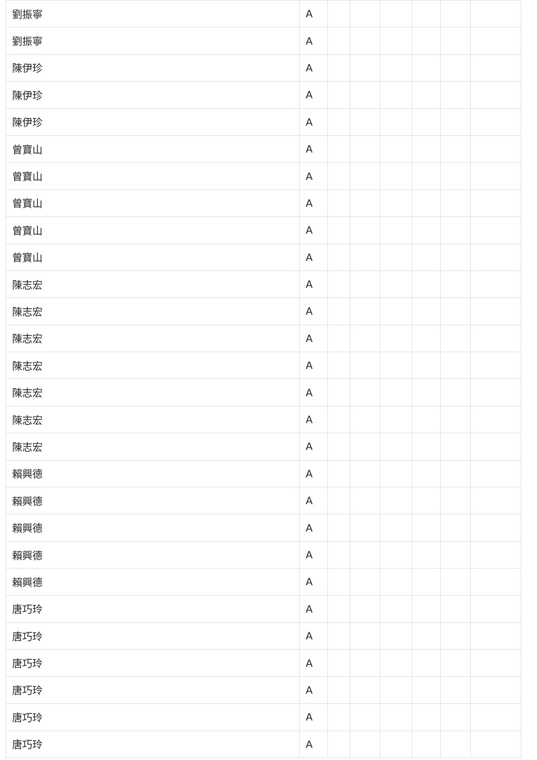| 劉振寧 | A | | | | | | |
| 劉振寧 | A | | | | | | |
| 陳伊珍 | A | | | | | | |
| 陳伊珍 | A | | | | | | |
| 陳伊珍 | A | | | | | | |
| 曾寶山 | A | | | | | | |
| 曾寶山 | A | | | | | | |
| 曾寶山 | A | | | | | | |
| 曾寶山 | A | | | | | | |
| 曾寶山 | A | | | | | | |
| 陳志宏 | A | | | | | | |
| 陳志宏 | A | | | | | | |
| 陳志宏 | A | | | | | | |
| 陳志宏 | A | | | | | | |
| 陳志宏 | A | | | | | | |
| 陳志宏 | A | | | | | | |
| 陳志宏 | A | | | | | | |
| 賴興德 | A | | | | | | |
| 賴興德 | A | | | | | | |
| 賴興德 | A | | | | | | |
| 賴興德 | A | | | | | | |
| 賴興德 | A | | | | | | |
| 唐巧玲 | A | | | | | | |
| 唐巧玲 | A | | | | | | |
| 唐巧玲 | A | | | | | | |
| 唐巧玲 | A | | | | | | |
| 唐巧玲 | A | | | | | | |
| 唐巧玲 | A | | | | | | |